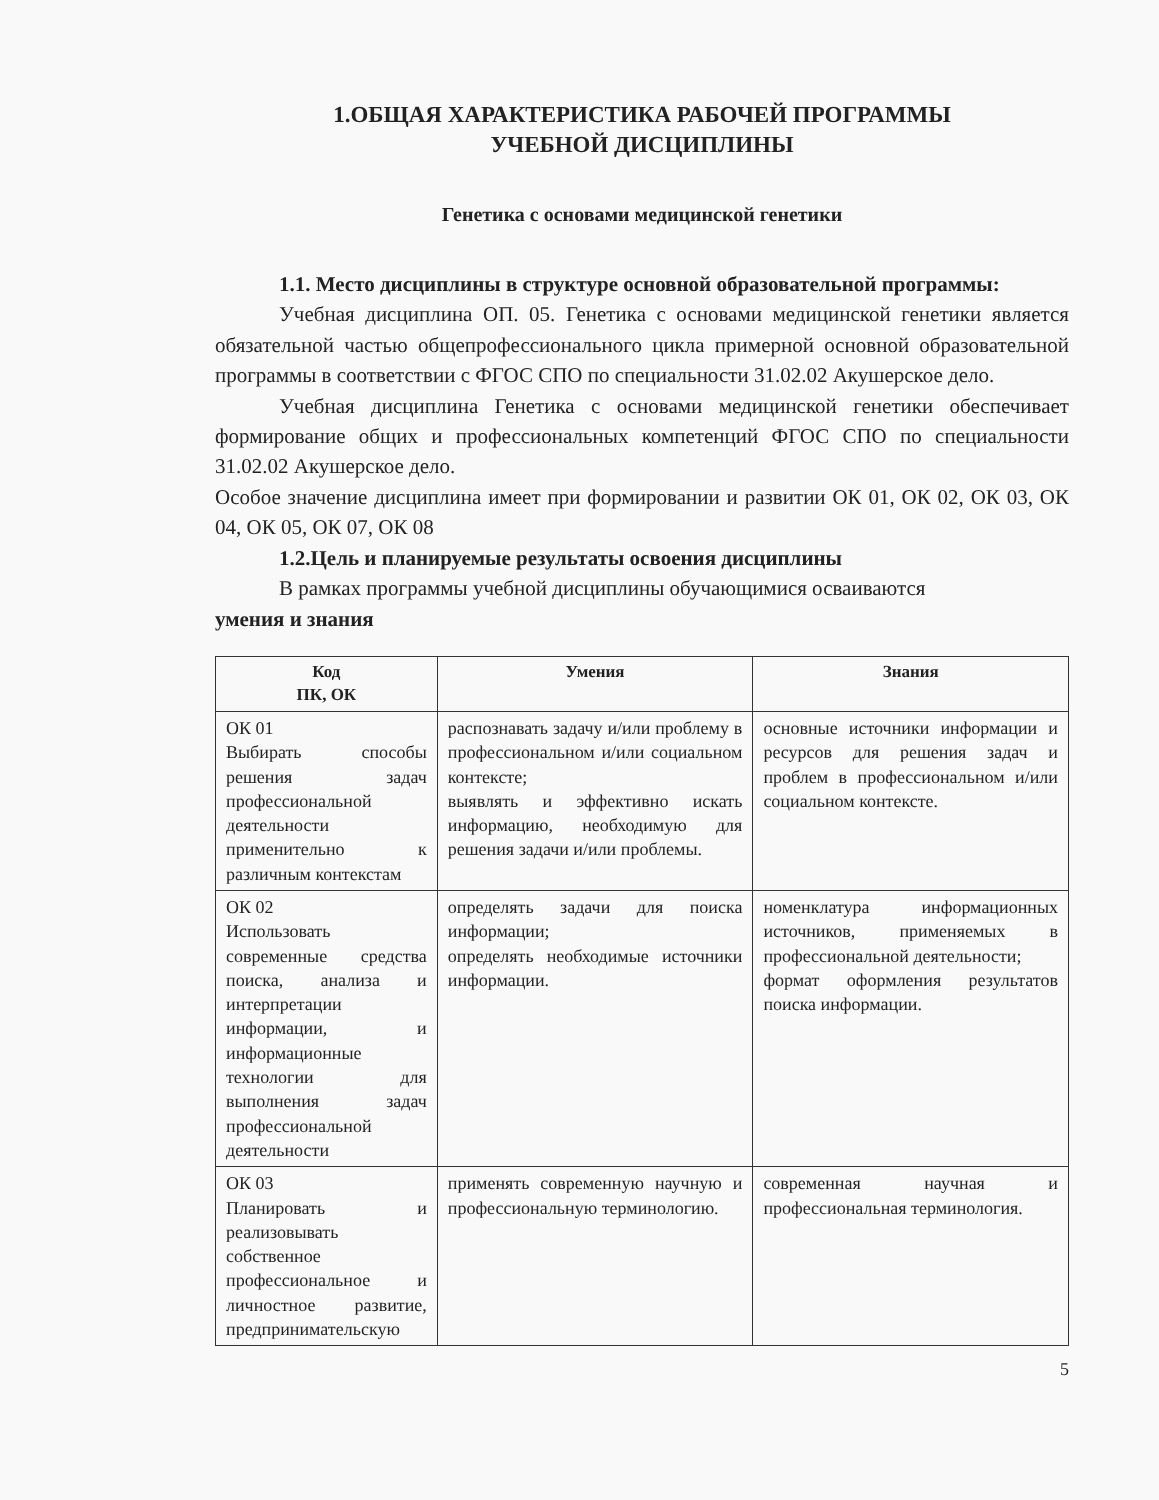1.ОБЩАЯ ХАРАКТЕРИСТИКА РАБОЧЕЙ ПРОГРАММЫ
УЧЕБНОЙ ДИСЦИПЛИНЫ
Генетика с основами медицинской генетики
1.1. Место дисциплины в структуре основной образовательной программы:
Учебная дисциплина ОП. 05. Генетика с основами медицинской генетики является обязательной частью общепрофессионального цикла примерной основной образовательной программы в соответствии с ФГОС СПО по специальности 31.02.02 Акушерское дело.
Учебная дисциплина Генетика с основами медицинской генетики обеспечивает формирование общих и профессиональных компетенций ФГОС СПО по специальности 31.02.02 Акушерское дело.
Особое значение дисциплина имеет при формировании и развитии ОК 01, ОК 02, ОК 03, ОК 04, ОК 05, ОК 07, ОК 08
1.2.Цель и планируемые результаты освоения дисциплины
В рамках программы учебной дисциплины обучающимися осваиваются
умения и знания
| Код ПК, ОК | Умения | Знания |
| --- | --- | --- |
| ОК 01 Выбирать способы решения задач профессиональной деятельности применительно к различным контекстам | распознавать задачу и/или проблему в профессиональном и/или социальном контексте; выявлять и эффективно искать информацию, необходимую для решения задачи и/или проблемы. | основные источники информации и ресурсов для решения задач и проблем в профессиональном и/или социальном контексте. |
| ОК 02 Использовать современные средства поиска, анализа и интерпретации информации, и информационные технологии для выполнения задач профессиональной деятельности | определять задачи для поиска информации; определять необходимые источники информации. | номенклатура информационных источников, применяемых в профессиональной деятельности; формат оформления результатов поиска информации. |
| ОК 03 Планировать и реализовывать собственное профессиональное и личностное развитие, предпринимательскую | применять современную научную и профессиональную терминологию. | современная научная и профессиональная терминология. |
5